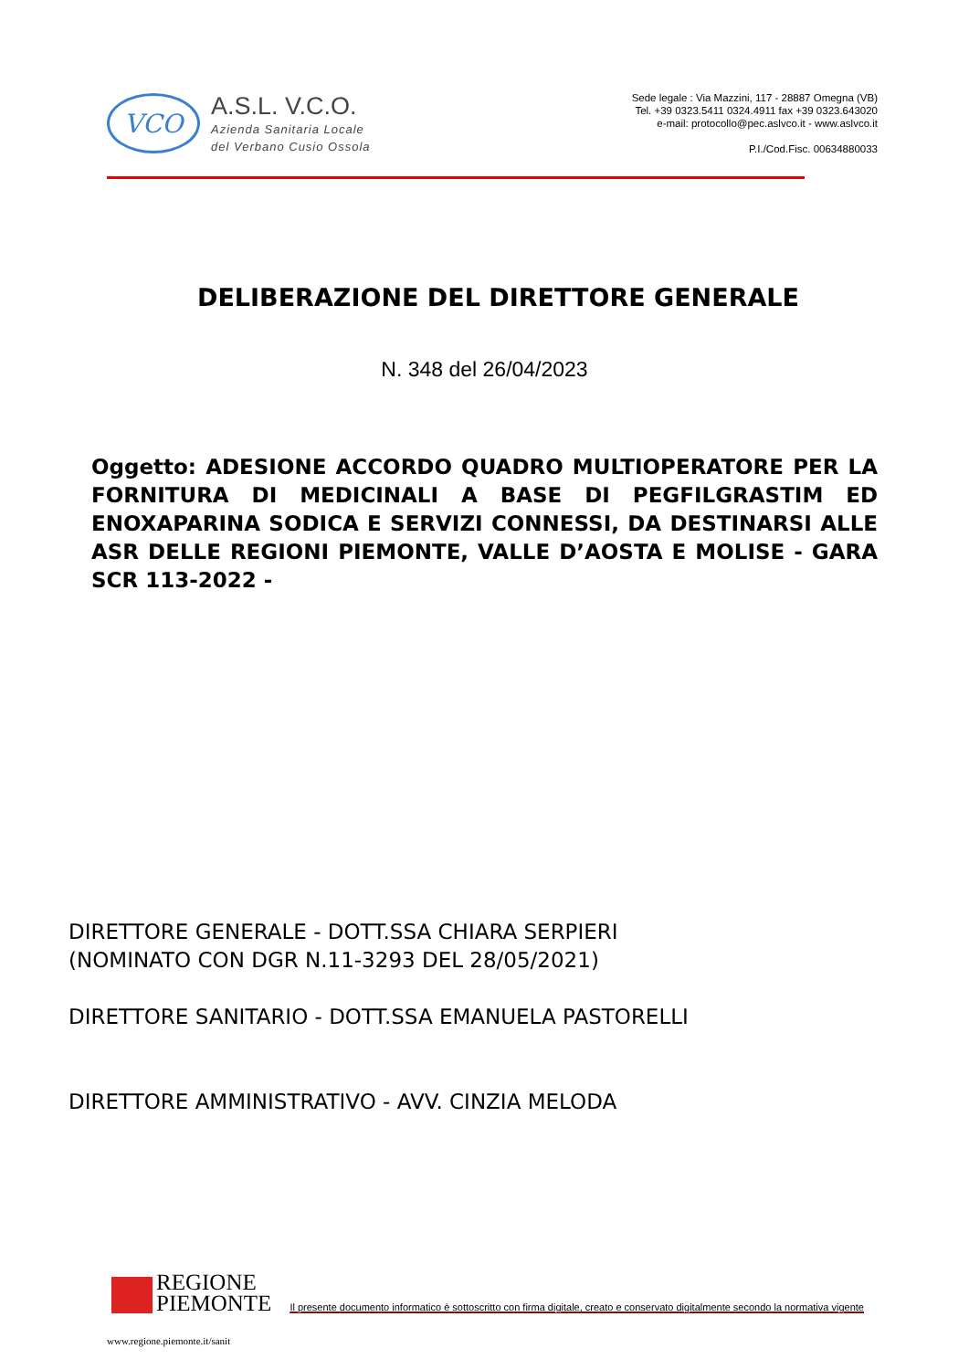VCO
A.S.L. V.C.O.
Azienda Sanitaria Locale
del Verbano Cusio Ossola
Sede legale : Via Mazzini, 117 - 28887 Omegna (VB)
Tel. +39 0323.5411 0324.4911 fax +39 0323.643020
e-mail: protocollo@pec.aslvco.it - www.aslvco.it
P.I./Cod.Fisc. 00634880033
DELIBERAZIONE DEL DIRETTORE GENERALE
N. 348 del 26/04/2023
Oggetto: ADESIONE ACCORDO QUADRO MULTIOPERATORE PER LA FORNITURA DI MEDICINALI A BASE DI PEGFILGRASTIM ED ENOXAPARINA SODICA E SERVIZI CONNESSI, DA DESTINARSI ALLE ASR DELLE REGIONI PIEMONTE, VALLE D’AOSTA E MOLISE - GARA SCR 113-2022 -
DIRETTORE GENERALE - DOTT.SSA CHIARA SERPIERI
(NOMINATO CON DGR N.11-3293 DEL 28/05/2021)
DIRETTORE SANITARIO - DOTT.SSA EMANUELA PASTORELLI
DIRETTORE AMMINISTRATIVO - AVV. CINZIA MELODA
REGIONE
PIEMONTE
Il presente documento informatico è sottoscritto con firma digitale, creato e conservato digitalmente secondo la normativa vigente
www.regione.piemonte.it/sanit